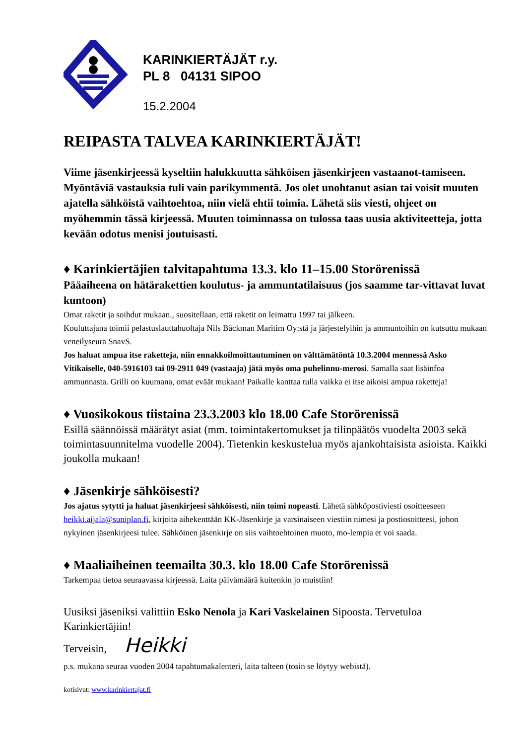KARINKIERTÄJÄT r.y.
PL 8 04131 SIPOO
15.2.2004
REIPASTA TALVEA KARINKIERTÄJÄT!
Viime jäsenkirjeessä kyseltiin halukkuutta sähköisen jäsenkirjeen vastaanot-tamiseen. Myöntäviä vastauksia tuli vain parikymmentä. Jos olet unohtanut asian tai voisit muuten ajatella sähköistä vaihtoehtoa, niin vielä ehtii toimia. Lähetä siis viesti, ohjeet on myöhemmin tässä kirjeessä. Muuten toiminnassa on tulossa taas uusia aktiviteetteja, jotta kevään odotus menisi joutuisasti.
♦ Karinkiertäjien talvitapahtuma 13.3. klo 11–15.00 Storörenissä
Pääaiheena on hätärakettien koulutus- ja ammuntatilaisuus (jos saamme tar-vittavat luvat kuntoon)
Omat raketit ja soihdut mukaan., suositellaan, että raketit on leimattu 1997 tai jälkeen.
Kouluttajana toimii pelastuslauttahuoltaja Nils Bäckman Maritim Oy:stä ja järjestelyihin ja ammuntoihin on kutsuttu mukaan veneilyseura SnavS.
Jos haluat ampua itse raketteja, niin ennakkoilmoittautuminen on välttämätöntä 10.3.2004 mennessä Asko Vitikaiselle, 040-5916103 tai 09-2911 049 (vastaaja) jätä myös oma puhelinnu-merosi. Samalla saat lisäinfoa ammunnasta. Grilli on kuumana, omat eväät mukaan! Paikalle kanttaa tulla vaikka ei itse aikoisi ampua raketteja!
♦ Vuosikokous tiistaina 23.3.2003 klo 18.00 Cafe Storörenissä
Esillä säännöissä määrätyt asiat (mm. toimintakertomukset ja tilinpäätös vuodelta 2003 sekä toimintasuunnitelma vuodelle 2004). Tietenkin keskustelua myös ajankohtaisista asioista. Kaikki joukolla mukaan!
♦ Jäsenkirje sähköisesti?
Jos ajatus sytytti ja haluat jäsenkirjeesi sähköisesti, niin toimi nopeasti. Lähetä sähköpostiviesti osoitteeseen heikki.aijala@suniplan.fi, kirjoita aihekenttään KK-Jäsenkirje ja varsinaiseen viestiin nimesi ja postiosoitteesi, johon nykyinen jäsenkirjeesi tulee. Sähköinen jäsenkirje on siis vaihtoehtoinen muoto, mo-lempia et voi saada.
♦ Maaliaiheinen teemailta 30.3. klo 18.00 Cafe Storörenissä
Tarkempaa tietoa seuraavassa kirjeessä. Laita päivämäärä kuitenkin jo muistiin!
Uusiksi jäseniksi valittiin Esko Nenola ja Kari Vaskelainen Sipoosta. Tervetuloa Karinkiertäjiin!
Terveisin, Heikki
p.s. mukana seuraa vuoden 2004 tapahtumakalenteri, laita talteen (tosin se löytyy webistä).
kotisivut: www.karinkiertajat.fi